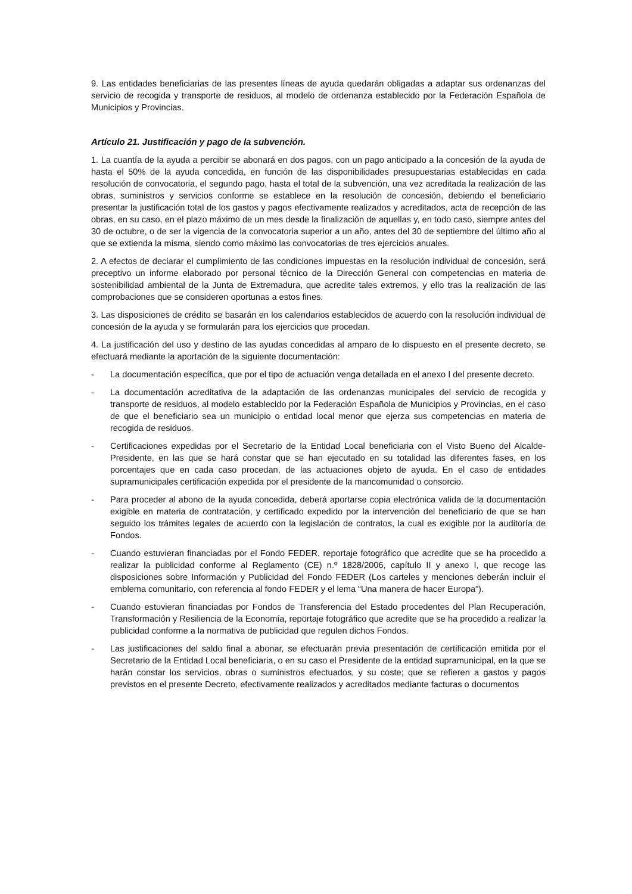9. Las entidades beneficiarias de las presentes líneas de ayuda quedarán obligadas a adaptar sus ordenanzas del servicio de recogida y transporte de residuos, al modelo de ordenanza establecido por la Federación Española de Municipios y Provincias.
Artículo 21. Justificación y pago de la subvención.
1. La cuantía de la ayuda a percibir se abonará en dos pagos, con un pago anticipado a la concesión de la ayuda de hasta el 50% de la ayuda concedida, en función de las disponibilidades presupuestarias establecidas en cada resolución de convocatoria, el segundo pago, hasta el total de la subvención, una vez acreditada la realización de las obras, suministros y servicios conforme se establece en la resolución de concesión, debiendo el beneficiario presentar la justificación total de los gastos y pagos efectivamente realizados y acreditados, acta de recepción de las obras, en su caso, en el plazo máximo de un mes desde la finalización de aquellas y, en todo caso, siempre antes del 30 de octubre, o de ser la vigencia de la convocatoria superior a un año, antes del 30 de septiembre del último año al que se extienda la misma, siendo como máximo las convocatorias de tres ejercicios anuales.
2. A efectos de declarar el cumplimiento de las condiciones impuestas en la resolución individual de concesión, será preceptivo un informe elaborado por personal técnico de la Dirección General con competencias en materia de sostenibilidad ambiental de la Junta de Extremadura, que acredite tales extremos, y ello tras la realización de las comprobaciones que se consideren oportunas a estos fines.
3. Las disposiciones de crédito se basarán en los calendarios establecidos de acuerdo con la resolución individual de concesión de la ayuda y se formularán para los ejercicios que procedan.
4. La justificación del uso y destino de las ayudas concedidas al amparo de lo dispuesto en el presente decreto, se efectuará mediante la aportación de la siguiente documentación:
- La documentación específica, que por el tipo de actuación venga detallada en el anexo I del presente decreto.
- La documentación acreditativa de la adaptación de las ordenanzas municipales del servicio de recogida y transporte de residuos, al modelo establecido por la Federación Española de Municipios y Provincias, en el caso de que el beneficiario sea un municipio o entidad local menor que ejerza sus competencias en materia de recogida de residuos.
- Certificaciones expedidas por el Secretario de la Entidad Local beneficiaria con el Visto Bueno del Alcalde-Presidente, en las que se hará constar que se han ejecutado en su totalidad las diferentes fases, en los porcentajes que en cada caso procedan, de las actuaciones objeto de ayuda. En el caso de entidades supramunicipales certificación expedida por el presidente de la mancomunidad o consorcio.
- Para proceder al abono de la ayuda concedida, deberá aportarse copia electrónica valida de la documentación exigible en materia de contratación, y certificado expedido por la intervención del beneficiario de que se han seguido los trámites legales de acuerdo con la legislación de contratos, la cual es exigible por la auditoría de Fondos.
- Cuando estuvieran financiadas por el Fondo FEDER, reportaje fotográfico que acredite que se ha procedido a realizar la publicidad conforme al Reglamento (CE) n.º 1828/2006, capítulo II y anexo I, que recoge las disposiciones sobre Información y Publicidad del Fondo FEDER (Los carteles y menciones deberán incluir el emblema comunitario, con referencia al fondo FEDER y el lema “Una manera de hacer Europa”).
- Cuando estuvieran financiadas por Fondos de Transferencia del Estado procedentes del Plan Recuperación, Transformación y Resiliencia de la Economía, reportaje fotográfico que acredite que se ha procedido a realizar la publicidad conforme a la normativa de publicidad que regulen dichos Fondos.
- Las justificaciones del saldo final a abonar, se efectuarán previa presentación de certificación emitida por el Secretario de la Entidad Local beneficiaria, o en su caso el Presidente de la entidad supramunicipal, en la que se harán constar los servicios, obras o suministros efectuados, y su coste; que se refieren a gastos y pagos previstos en el presente Decreto, efectivamente realizados y acreditados mediante facturas o documentos